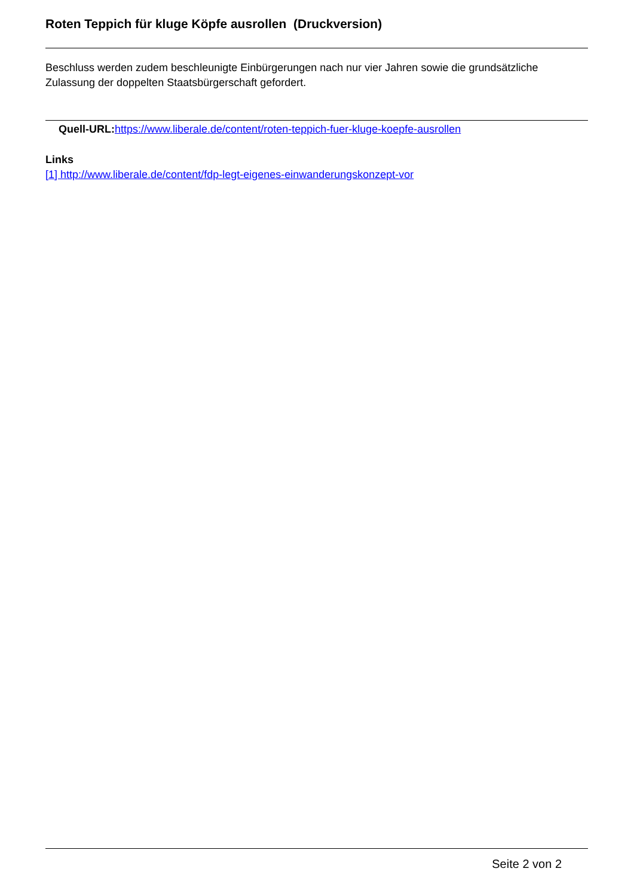Roten Teppich für kluge Köpfe ausrollen (Druckversion)
Beschluss werden zudem beschleunigte Einbürgerungen nach nur vier Jahren sowie die grundsätzliche Zulassung der doppelten Staatsbürgerschaft gefordert.
Quell-URL: https://www.liberale.de/content/roten-teppich-fuer-kluge-koepfe-ausrollen
Links
[1] http://www.liberale.de/content/fdp-legt-eigenes-einwanderungskonzept-vor
Seite 2 von 2